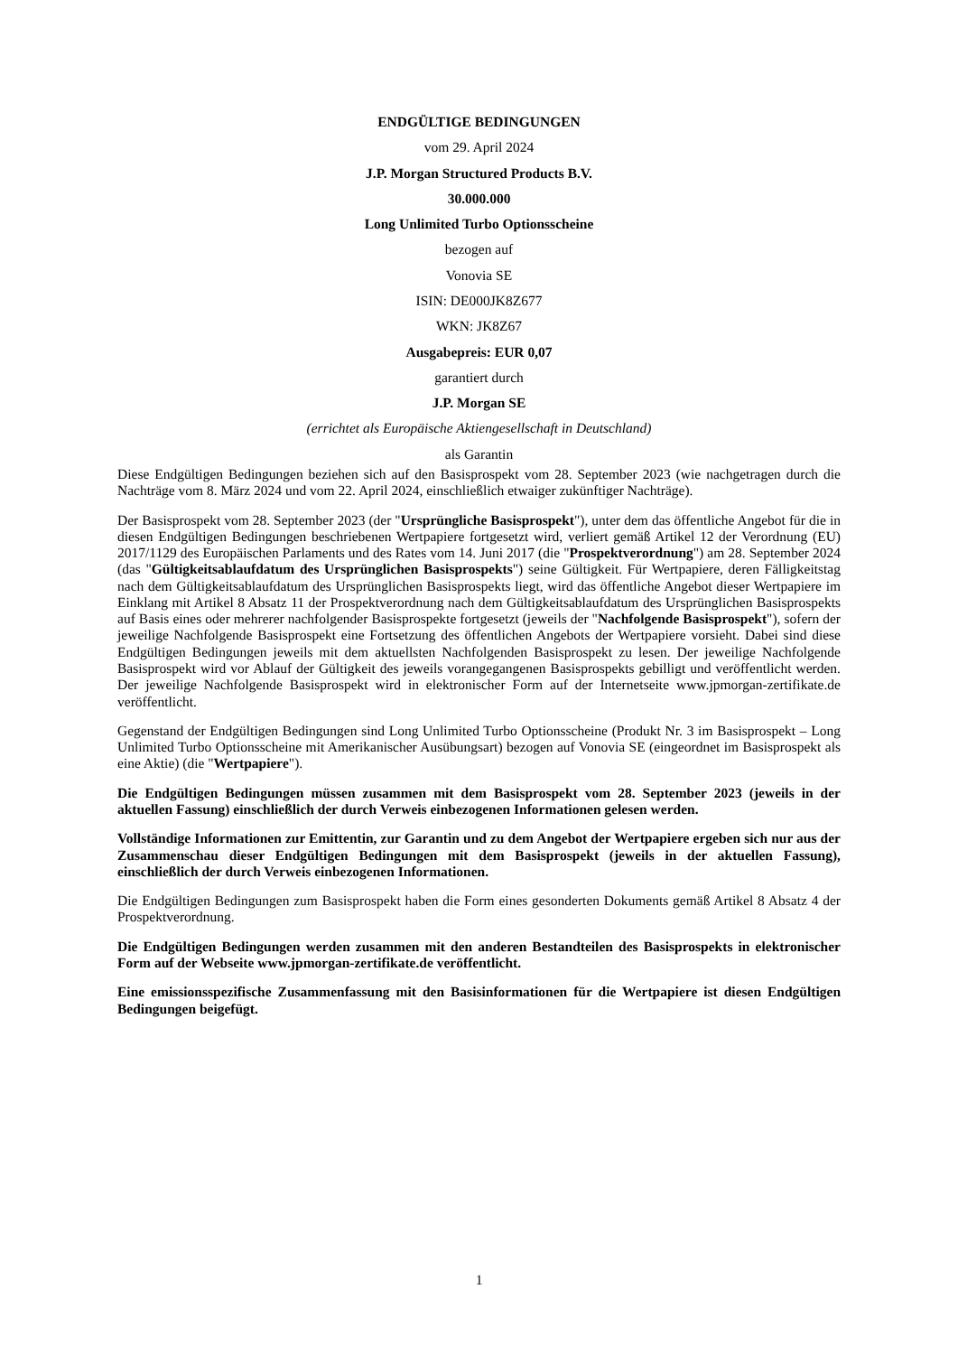ENDGÜLTIGE BEDINGUNGEN
vom 29. April 2024
J.P. Morgan Structured Products B.V.
30.000.000
Long Unlimited Turbo Optionsscheine
bezogen auf
Vonovia SE
ISIN: DE000JK8Z677
WKN: JK8Z67
Ausgabepreis: EUR 0,07
garantiert durch
J.P. Morgan SE
(errichtet als Europäische Aktiengesellschaft in Deutschland)
als Garantin
Diese Endgültigen Bedingungen beziehen sich auf den Basisprospekt vom 28. September 2023 (wie nachgetragen durch die Nachträge vom 8. März 2024 und vom 22. April 2024, einschließlich etwaiger zukünftiger Nachträge).
Der Basisprospekt vom 28. September 2023 (der "Ursprüngliche Basisprospekt"), unter dem das öffentliche Angebot für die in diesen Endgültigen Bedingungen beschriebenen Wertpapiere fortgesetzt wird, verliert gemäß Artikel 12 der Verordnung (EU) 2017/1129 des Europäischen Parlaments und des Rates vom 14. Juni 2017 (die "Prospektverordnung") am 28. September 2024 (das "Gültigkeitsablaufdatum des Ursprünglichen Basisprospekts") seine Gültigkeit. Für Wertpapiere, deren Fälligkeitstag nach dem Gültigkeitsablaufdatum des Ursprünglichen Basisprospekts liegt, wird das öffentliche Angebot dieser Wertpapiere im Einklang mit Artikel 8 Absatz 11 der Prospektverordnung nach dem Gültigkeitsablaufdatum des Ursprünglichen Basisprospekts auf Basis eines oder mehrerer nachfolgender Basisprospekte fortgesetzt (jeweils der "Nachfolgende Basisprospekt"), sofern der jeweilige Nachfolgende Basisprospekt eine Fortsetzung des öffentlichen Angebots der Wertpapiere vorsieht. Dabei sind diese Endgültigen Bedingungen jeweils mit dem aktuellsten Nachfolgenden Basisprospekt zu lesen. Der jeweilige Nachfolgende Basisprospekt wird vor Ablauf der Gültigkeit des jeweils vorangegangenen Basisprospekts gebilligt und veröffentlicht werden. Der jeweilige Nachfolgende Basisprospekt wird in elektronischer Form auf der Internetseite www.jpmorgan-zertifikate.de veröffentlicht.
Gegenstand der Endgültigen Bedingungen sind Long Unlimited Turbo Optionsscheine (Produkt Nr. 3 im Basisprospekt – Long Unlimited Turbo Optionsscheine mit Amerikanischer Ausübungsart) bezogen auf Vonovia SE (eingeordnet im Basisprospekt als eine Aktie) (die "Wertpapiere").
Die Endgültigen Bedingungen müssen zusammen mit dem Basisprospekt vom 28. September 2023 (jeweils in der aktuellen Fassung) einschließlich der durch Verweis einbezogenen Informationen gelesen werden.
Vollständige Informationen zur Emittentin, zur Garantin und zu dem Angebot der Wertpapiere ergeben sich nur aus der Zusammenschau dieser Endgültigen Bedingungen mit dem Basisprospekt (jeweils in der aktuellen Fassung), einschließlich der durch Verweis einbezogenen Informationen.
Die Endgültigen Bedingungen zum Basisprospekt haben die Form eines gesonderten Dokuments gemäß Artikel 8 Absatz 4 der Prospektverordnung.
Die Endgültigen Bedingungen werden zusammen mit den anderen Bestandteilen des Basisprospekts in elektronischer Form auf der Webseite www.jpmorgan-zertifikate.de veröffentlicht.
Eine emissionsspezifische Zusammenfassung mit den Basisinformationen für die Wertpapiere ist diesen Endgültigen Bedingungen beigefügt.
1